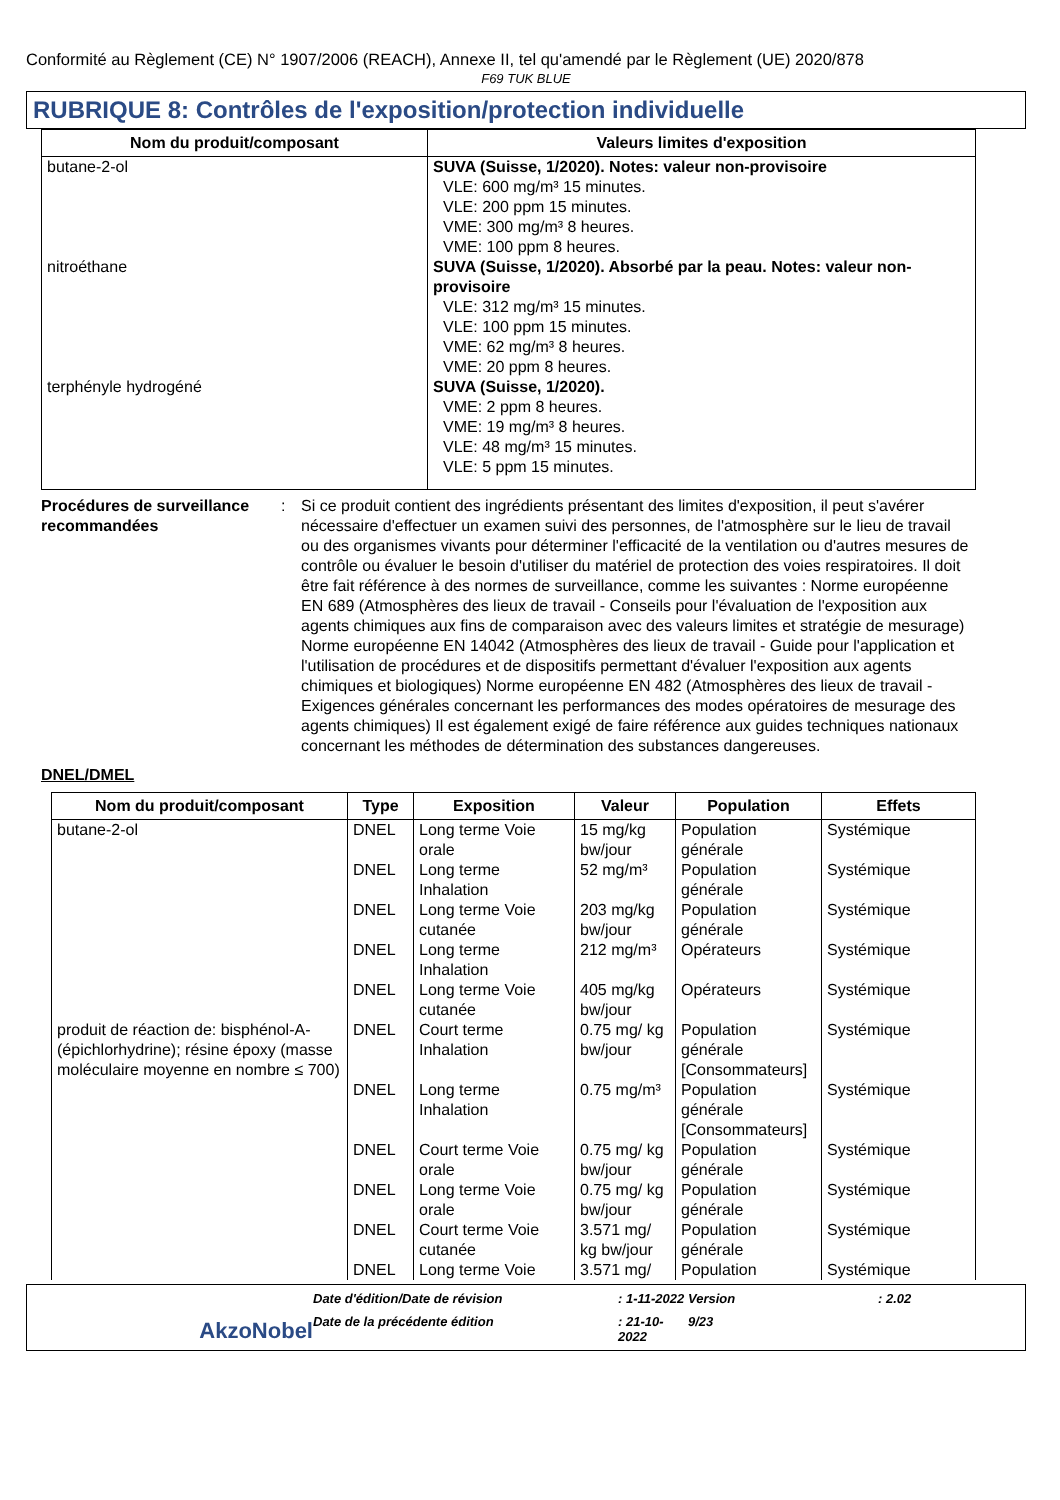Conformité au Règlement (CE) N° 1907/2006 (REACH), Annexe II, tel qu'amendé par le Règlement (UE) 2020/878
F69 TUK BLUE
RUBRIQUE 8: Contrôles de l'exposition/protection individuelle
| Nom du produit/composant | Valeurs limites d'exposition |
| --- | --- |
| butane-2-ol | SUVA (Suisse, 1/2020). Notes: valeur non-provisoire VLE: 600 mg/m³ 15 minutes. VLE: 200 ppm 15 minutes. VME: 300 mg/m³ 8 heures. VME: 100 ppm 8 heures. |
| nitroéthane | SUVA (Suisse, 1/2020). Absorbé par la peau. Notes: valeur non-provisoire VLE: 312 mg/m³ 15 minutes. VLE: 100 ppm 15 minutes. VME: 62 mg/m³ 8 heures. VME: 20 ppm 8 heures. |
| terphényle hydrogéné | SUVA (Suisse, 1/2020). VME: 2 ppm 8 heures. VME: 19 mg/m³ 8 heures. VLE: 48 mg/m³ 15 minutes. VLE: 5 ppm 15 minutes. |
Procédures de surveillance recommandées
: Si ce produit contient des ingrédients présentant des limites d'exposition, il peut s'avérer nécessaire d'effectuer un examen suivi des personnes, de l'atmosphère sur le lieu de travail ou des organismes vivants pour déterminer l'efficacité de la ventilation ou d'autres mesures de contrôle ou évaluer le besoin d'utiliser du matériel de protection des voies respiratoires. Il doit être fait référence à des normes de surveillance, comme les suivantes : Norme européenne EN 689 (Atmosphères des lieux de travail - Conseils pour l'évaluation de l'exposition aux agents chimiques aux fins de comparaison avec des valeurs limites et stratégie de mesurage) Norme européenne EN 14042 (Atmosphères des lieux de travail - Guide pour l'application et l'utilisation de procédures et de dispositifs permettant d'évaluer l'exposition aux agents chimiques et biologiques) Norme européenne EN 482 (Atmosphères des lieux de travail - Exigences générales concernant les performances des modes opératoires de mesurage des agents chimiques) Il est également exigé de faire référence aux guides techniques nationaux concernant les méthodes de détermination des substances dangereuses.
DNEL/DMEL
| Nom du produit/composant | Type | Exposition | Valeur | Population | Effets |
| --- | --- | --- | --- | --- | --- |
| butane-2-ol | DNEL | Long terme Voie orale | 15 mg/kg bw/jour | Population générale | Systémique |
| | DNEL | Long terme Inhalation | 52 mg/m³ | Population générale | Systémique |
| | DNEL | Long terme Voie cutanée | 203 mg/kg bw/jour | Population générale | Systémique |
| | DNEL | Long terme Inhalation | 212 mg/m³ | Opérateurs | Systémique |
| | DNEL | Long terme Voie cutanée | 405 mg/kg bw/jour | Opérateurs | Systémique |
| produit de réaction de: bisphénol-A-(épichlorhydrine); résine époxy (masse moléculaire moyenne en nombre ≤ 700) | DNEL | Court terme Inhalation | 0.75 mg/ kg bw/jour | Population générale [Consommateurs] | Systémique |
| | DNEL | Long terme Inhalation | 0.75 mg/m³ | Population générale [Consommateurs] | Systémique |
| | DNEL | Court terme Voie orale | 0.75 mg/ kg bw/jour | Population générale | Systémique |
| | DNEL | Long terme Voie orale | 0.75 mg/ kg bw/jour | Population générale | Systémique |
| | DNEL | Court terme Voie cutanée | 3.571 mg/ kg bw/jour | Population générale | Systémique |
| | DNEL | Long terme Voie | 3.571 mg/ | Population | Systémique |
Date d'édition/Date de révision
: 1-11-2022
Version
: 2.02
AkzoNobel
Date de la précédente édition
: 21-10-2022
9/23